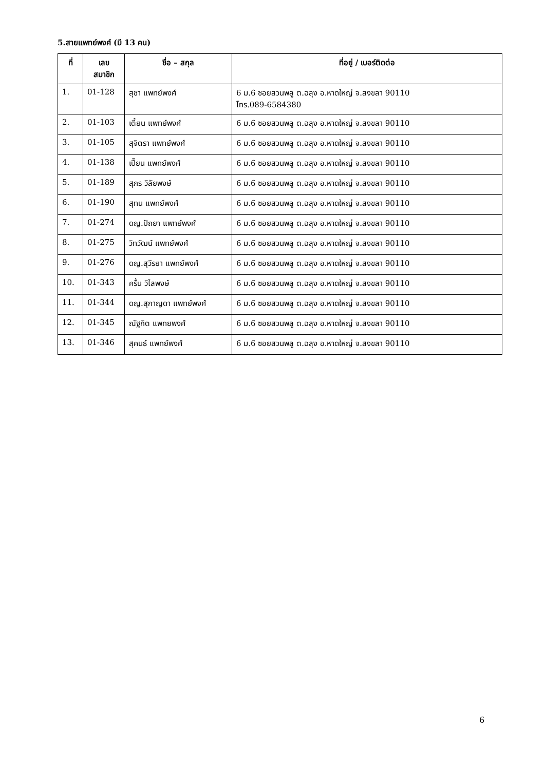5.สายแพทย์พงศ์ (มี 13 คน)
| ที่ | เลข สมาชิก | ชื่อ – สกุล | ที่อยู่ / เบอร์ติดต่อ |
| --- | --- | --- | --- |
| 1. | 01-128 | สุชา แพทย์พงศ์ | 6 ม.6 ซอยสวนพลู ต.ฉลุง อ.หาดใหญ่ จ.สงขลา 90110 โทร.089-6584380 |
| 2. | 01-103 | เตี้ยน แพทย์พงศ์ | 6 ม.6 ซอยสวนพลู ต.ฉลุง อ.หาดใหญ่ จ.สงขลา 90110 |
| 3. | 01-105 | สุจิตรา แพทย์พงศ์ | 6 ม.6 ซอยสวนพลู ต.ฉลุง อ.หาดใหญ่ จ.สงขลา 90110 |
| 4. | 01-138 | เปี๊ยน แพทย์พงศ์ | 6 ม.6 ซอยสวนพลู ต.ฉลุง อ.หาดใหญ่ จ.สงขลา 90110 |
| 5. | 01-189 | สุภร วิลัยพงษ์ | 6 ม.6 ซอยสวนพลู ต.ฉลุง อ.หาดใหญ่ จ.สงขลา 90110 |
| 6. | 01-190 | สุทน แพทย์พงศ์ | 6 ม.6 ซอยสวนพลู ต.ฉลุง อ.หาดใหญ่ จ.สงขลา 90110 |
| 7. | 01-274 | ดญ.ปัถยา แพทย์พงศ์ | 6 ม.6 ซอยสวนพลู ต.ฉลุง อ.หาดใหญ่ จ.สงขลา 90110 |
| 8. | 01-275 | วิทวัฒน์ แพทย์พงศ์ | 6 ม.6 ซอยสวนพลู ต.ฉลุง อ.หาดใหญ่ จ.สงขลา 90110 |
| 9. | 01-276 | ดญ.สุวีรยา แพทย์พงศ์ | 6 ม.6 ซอยสวนพลู ต.ฉลุง อ.หาดใหญ่ จ.สงขลา 90110 |
| 10. | 01-343 | ครื้น วิไลพงษ์ | 6 ม.6 ซอยสวนพลู ต.ฉลุง อ.หาดใหญ่ จ.สงขลา 90110 |
| 11. | 01-344 | ดญ.สุกาญดา แพทย์พงศ์ | 6 ม.6 ซอยสวนพลู ต.ฉลุง อ.หาดใหญ่ จ.สงขลา 90110 |
| 12. | 01-345 | ณัฐกิต แพทยพงศ์ | 6 ม.6 ซอยสวนพลู ต.ฉลุง อ.หาดใหญ่ จ.สงขลา 90110 |
| 13. | 01-346 | สุคนธ์ แพทย์พงศ์ | 6 ม.6 ซอยสวนพลู ต.ฉลุง อ.หาดใหญ่ จ.สงขลา 90110 |
6